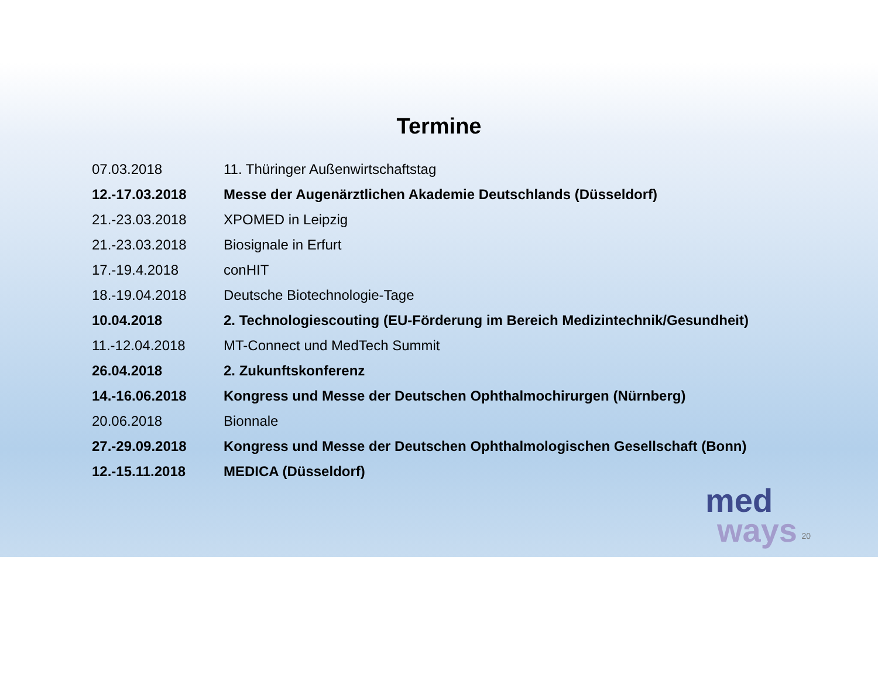Termine
07.03.2018 11. Thüringer Außenwirtschaftstag
12.-17.03.2018 Messe der Augenärztlichen Akademie Deutschlands (Düsseldorf)
21.-23.03.2018 XPOMED in Leipzig
21.-23.03.2018 Biosignale in Erfurt
17.-19.4.2018 conHIT
18.-19.04.2018 Deutsche Biotechnologie-Tage
10.04.2018 2. Technologiescouting (EU-Förderung im Bereich Medizintechnik/Gesundheit)
11.-12.04.2018 MT-Connect und MedTech Summit
26.04.2018 2. Zukunftskonferenz
14.-16.06.2018 Kongress und Messe der Deutschen Ophthalmochirurgen (Nürnberg)
20.06.2018 Bionnale
27.-29.09.2018 Kongress und Messe der Deutschen Ophthalmologischen Gesellschaft (Bonn)
12.-15.11.2018 MEDICA (Düsseldorf)
med
ways
20